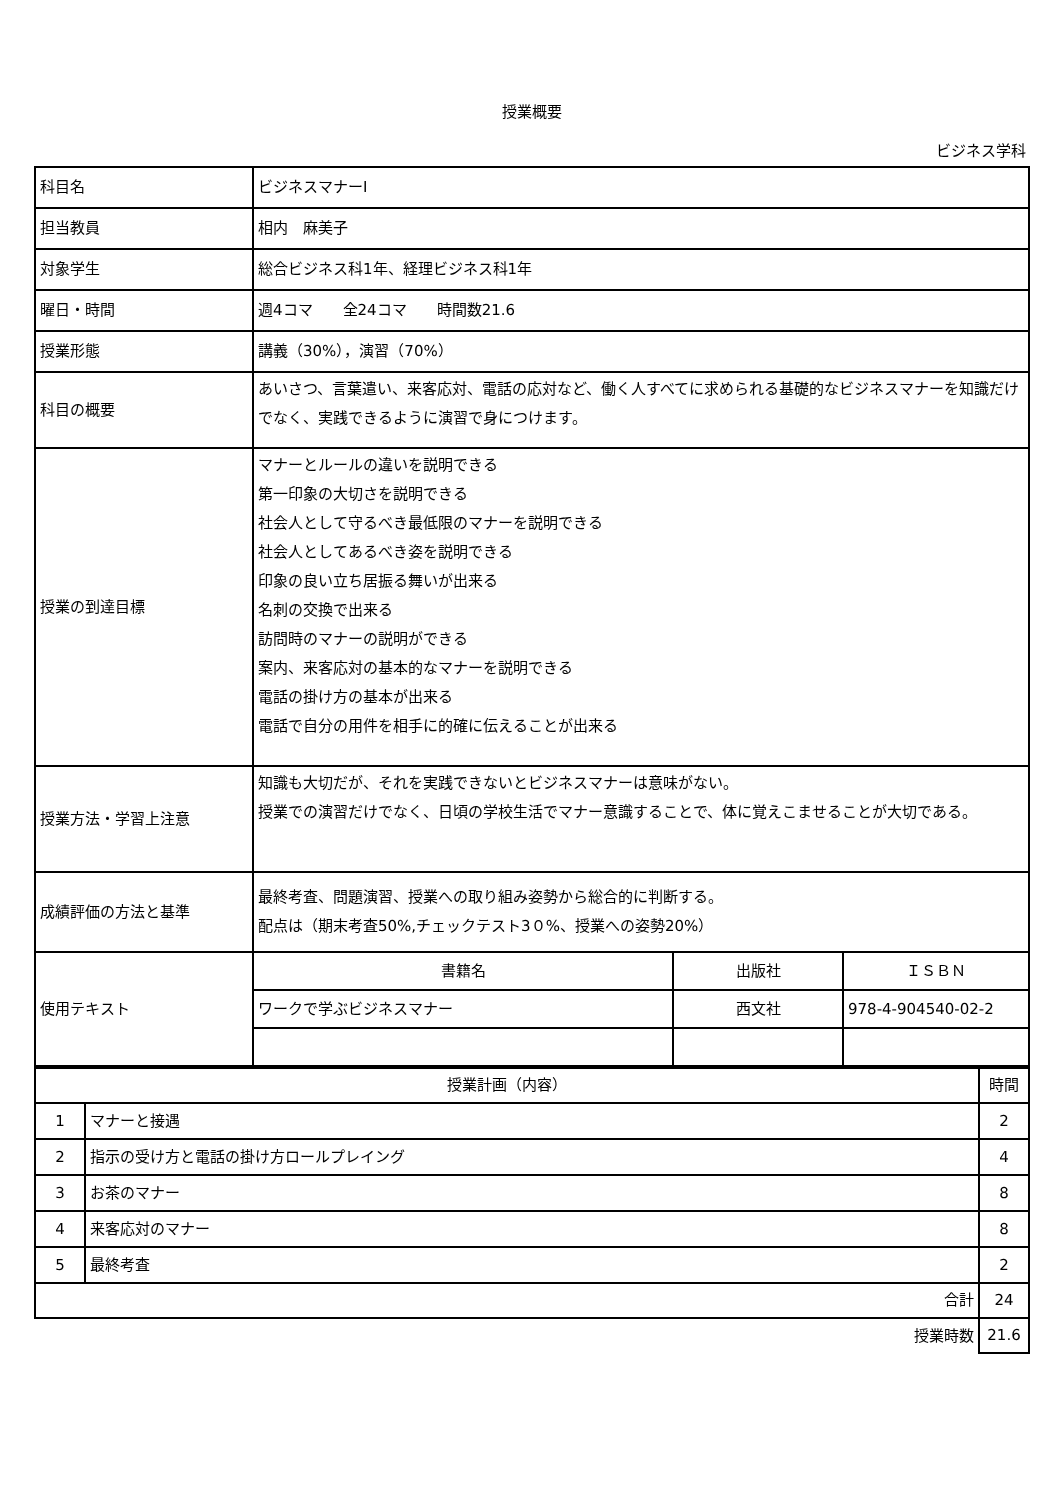授業概要
ビジネス学科
| 科目名 | ビジネスマナーⅠ | | |
| 担当教員 | 相内 麻美子 | | |
| 対象学生 | 総合ビジネス科1年、経理ビジネス科1年 | | |
| 曜日・時間 | 週4コマ 全24コマ 時間数21.6 | | |
| 授業形態 | 講義（30%），演習（70%） | | |
| 科目の概要 | あいさつ、言葉遣い、来客応対、電話の応対など、働く人すべてに求められる基礎的なビジネスマナーを知識だけでなく、実践できるように演習で身につけます。 | | |
| 授業の到達目標 | マナーとルールの違いを説明できる 第一印象の大切さを説明できる 社会人として守るべき最低限のマナーを説明できる 社会人としてあるべき姿を説明できる 印象の良い立ち居振る舞いが出来る 名刺の交換で出来る 訪問時のマナーの説明ができる 案内、来客応対の基本的なマナーを説明できる 電話の掛け方の基本が出来る 電話で自分の用件を相手に的確に伝えることが出来る | | |
| 授業方法・学習上注意 | 知識も大切だが、それを実践できないとビジネスマナーは意味がない。 授業での演習だけでなく、日頃の学校生活でマナー意識することで、体に覚えこませることが大切である。 | | |
| 成績評価の方法と基準 | 最終考査、問題演習、授業への取り組み姿勢から総合的に判断する。 配点は（期末考査50%,チェックテスト3０%、授業への姿勢20%） | | |
| 使用テキスト | 書籍名 | 出版社 | ＩＳＢＮ |
| | ワークで学ぶビジネスマナー | 西文社 | 978-4-904540-02-2 |
| 授業計画（内容） | | 時間 |
| --- | --- | --- |
| 1 | マナーと接遇 | 2 |
| 2 | 指示の受け方と電話の掛け方ロールプレイング | 4 |
| 3 | お茶のマナー | 8 |
| 4 | 来客応対のマナー | 8 |
| 5 | 最終考査 | 2 |
| 合計 | | 24 |
| 授業時数 | | 21.6 |